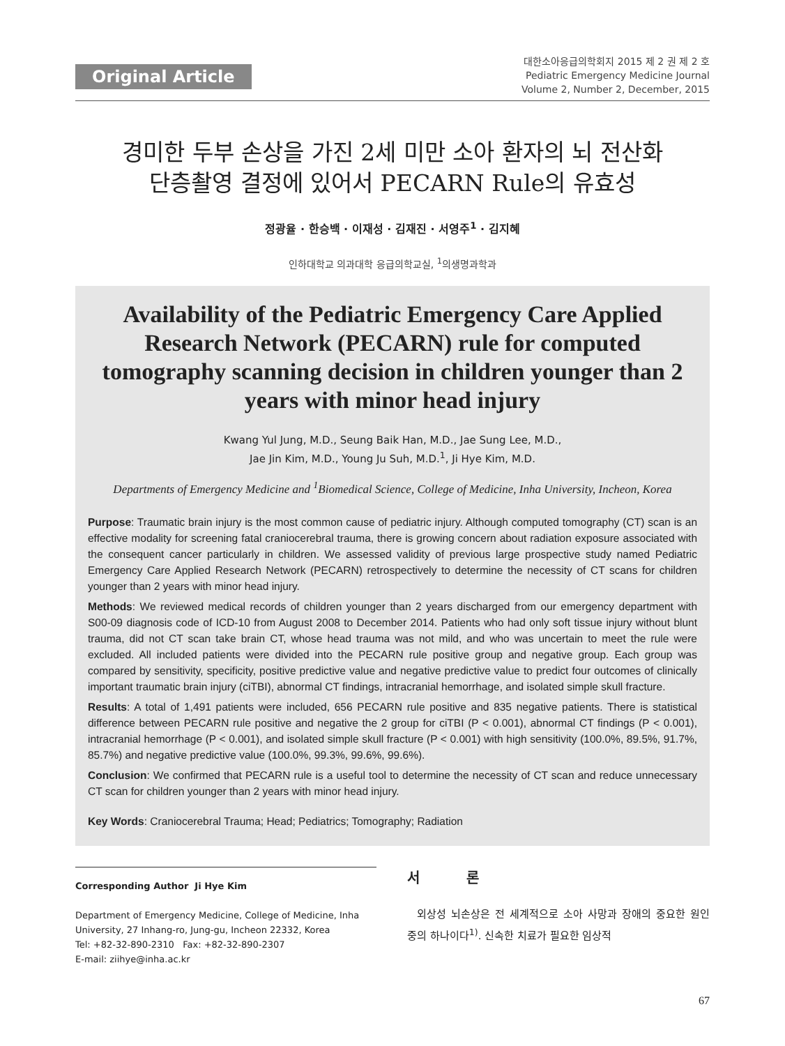Original Article
대한소아응급의학회지 2015 제 2 권 제 2 호
Pediatric Emergency Medicine Journal
Volume 2, Number 2, December, 2015
경미한 두부 손상을 가진 2세 미만 소아 환자의 뇌 전산화
단층촬영 결정에 있어서 PECARN Rule의 유효성
정광율 · 한승백 · 이재성 · 김재진 · 서영주<sup>1</sup> · 김지혜
인하대학교 의과대학 응급의학교실, <sup>1</sup>의생명과학과
Availability of the Pediatric Emergency Care Applied Research Network (PECARN) rule for computed tomography scanning decision in children younger than 2 years with minor head injury
Kwang Yul Jung, M.D., Seung Baik Han, M.D., Jae Sung Lee, M.D.,
Jae Jin Kim, M.D., Young Ju Suh, M.D.<sup>1</sup>, Ji Hye Kim, M.D.
Departments of Emergency Medicine and <sup>1</sup>Biomedical Science, College of Medicine, Inha University, Incheon, Korea
Purpose: Traumatic brain injury is the most common cause of pediatric injury. Although computed tomography (CT) scan is an effective modality for screening fatal craniocerebral trauma, there is growing concern about radiation exposure associated with the consequent cancer particularly in children. We assessed validity of previous large prospective study named Pediatric Emergency Care Applied Research Network (PECARN) retrospectively to determine the necessity of CT scans for children younger than 2 years with minor head injury.
Methods: We reviewed medical records of children younger than 2 years discharged from our emergency department with S00-09 diagnosis code of ICD-10 from August 2008 to December 2014. Patients who had only soft tissue injury without blunt trauma, did not CT scan take brain CT, whose head trauma was not mild, and who was uncertain to meet the rule were excluded. All included patients were divided into the PECARN rule positive group and negative group. Each group was compared by sensitivity, specificity, positive predictive value and negative predictive value to predict four outcomes of clinically important traumatic brain injury (ciTBI), abnormal CT findings, intracranial hemorrhage, and isolated simple skull fracture.
Results: A total of 1,491 patients were included, 656 PECARN rule positive and 835 negative patients. There is statistical difference between PECARN rule positive and negative the 2 group for ciTBI (P < 0.001), abnormal CT findings (P < 0.001), intracranial hemorrhage (P < 0.001), and isolated simple skull fracture (P < 0.001) with high sensitivity (100.0%, 89.5%, 91.7%, 85.7%) and negative predictive value (100.0%, 99.3%, 99.6%, 99.6%).
Conclusion: We confirmed that PECARN rule is a useful tool to determine the necessity of CT scan and reduce unnecessary CT scan for children younger than 2 years with minor head injury.
Key Words: Craniocerebral Trauma; Head; Pediatrics; Tomography; Radiation
Corresponding Author Ji Hye Kim
Department of Emergency Medicine, College of Medicine, Inha University, 27 Inhang-ro, Jung-gu, Incheon 22332, Korea
Tel: +82-32-890-2310 Fax: +82-32-890-2307
E-mail: ziihye@inha.ac.kr
서 론
외상성 뇌손상은 전 세계적으로 소아 사망과 장애의 중요한 원인 중의 하나이다<sup>1)</sup>. 신속한 치료가 필요한 임상적
67